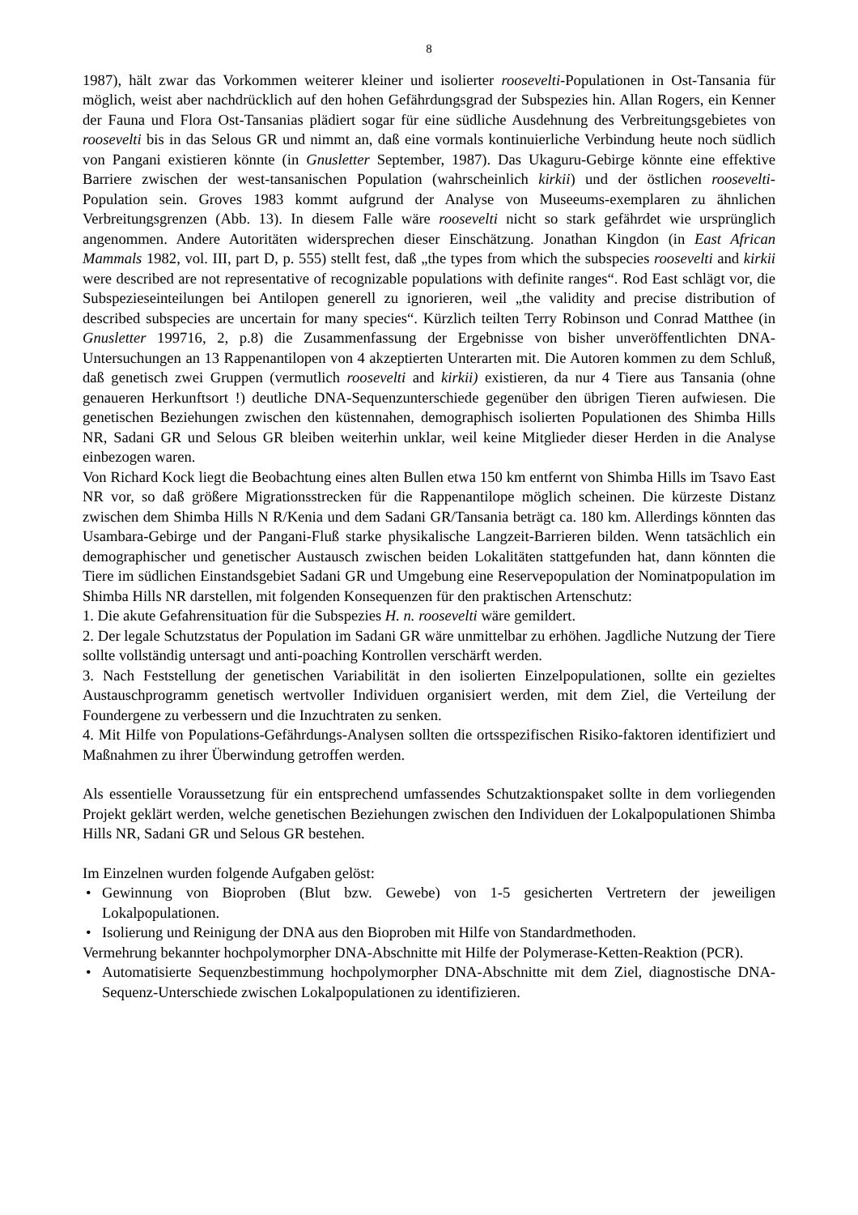8
1987), hält zwar das Vorkommen weiterer kleiner und isolierter roosevelti-Populationen in Ost-Tansania für möglich, weist aber nachdrücklich auf den hohen Gefährdungsgrad der Subspezies hin. Allan Rogers, ein Kenner der Fauna und Flora Ost-Tansanias plädiert sogar für eine südliche Ausdehnung des Verbreitungsgebietes von roosevelti bis in das Selous GR und nimmt an, daß eine vormals kontinuierliche Verbindung heute noch südlich von Pangani existieren könnte (in Gnusletter September, 1987). Das Ukaguru-Gebirge könnte eine effektive Barriere zwischen der west-tansanischen Population (wahrscheinlich kirkii) und der östlichen roosevelti-Population sein. Groves 1983 kommt aufgrund der Analyse von Museeums-exemplaren zu ähnlichen Verbreitungsgrenzen (Abb. 13). In diesem Falle wäre roosevelti nicht so stark gefährdet wie ursprünglich angenommen. Andere Autoritäten widersprechen dieser Einschätzung. Jonathan Kingdon (in East African Mammals 1982, vol. III, part D, p. 555) stellt fest, daß „the types from which the subspecies roosevelti and kirkii were described are not representative of recognizable populations with definite ranges“. Rod East schlägt vor, die Subspezieseinteilungen bei Antilopen generell zu ignorieren, weil „the validity and precise distribution of described subspecies are uncertain for many species“. Kürzlich teilten Terry Robinson und Conrad Matthee (in Gnusletter 199716, 2, p.8) die Zusammenfassung der Ergebnisse von bisher unveröffentlichten DNA-Untersuchungen an 13 Rappenantilopen von 4 akzeptierten Unterarten mit. Die Autoren kommen zu dem Schluß, daß genetisch zwei Gruppen (vermutlich roosevelti and kirkii) existieren, da nur 4 Tiere aus Tansania (ohne genaueren Herkunftsort !) deutliche DNA-Sequenzunterschiede gegenüber den übrigen Tieren aufwiesen. Die genetischen Beziehungen zwischen den küstennahen, demographisch isolierten Populationen des Shimba Hills NR, Sadani GR und Selous GR bleiben weiterhin unklar, weil keine Mitglieder dieser Herden in die Analyse einbezogen waren.
Von Richard Kock liegt die Beobachtung eines alten Bullen etwa 150 km entfernt von Shimba Hills im Tsavo East NR vor, so daß größere Migrationsstrecken für die Rappenantilope möglich scheinen. Die kürzeste Distanz zwischen dem Shimba Hills N R/Kenia und dem Sadani GR/Tansania beträgt ca. 180 km. Allerdings könnten das Usambara-Gebirge und der Pangani-Fluß starke physikalische Langzeit-Barrieren bilden. Wenn tatsächlich ein demographischer und genetischer Austausch zwischen beiden Lokalitäten stattgefunden hat, dann könnten die Tiere im südlichen Einstandsgebiet Sadani GR und Umgebung eine Reservepopulation der Nominatpopulation im Shimba Hills NR darstellen, mit folgenden Konsequenzen für den praktischen Artenschutz:
1. Die akute Gefahrensituation für die Subspezies H. n. roosevelti wäre gemildert.
2. Der legale Schutzstatus der Population im Sadani GR wäre unmittelbar zu erhöhen. Jagdliche Nutzung der Tiere sollte vollständig untersagt und anti-poaching Kontrollen verschärft werden.
3. Nach Feststellung der genetischen Variabilität in den isolierten Einzelpopulationen, sollte ein gezieltes Austauschprogramm genetisch wertvoller Individuen organisiert werden, mit dem Ziel, die Verteilung der Foundergene zu verbessern und die Inzuchtraten zu senken.
4. Mit Hilfe von Populations-Gefährdungs-Analysen sollten die ortsspezifischen Risiko-faktoren identifiziert und Maßnahmen zu ihrer Überwindung getroffen werden.
Als essentielle Voraussetzung für ein entsprechend umfassendes Schutzaktionspaket sollte in dem vorliegenden Projekt geklärt werden, welche genetischen Beziehungen zwischen den Individuen der Lokalpopulationen Shimba Hills NR, Sadani GR und Selous GR bestehen.
Im Einzelnen wurden folgende Aufgaben gelöst:
• Gewinnung von Bioproben (Blut bzw. Gewebe) von 1-5 gesicherten Vertretern der jeweiligen Lokalpopulationen.
• Isolierung und Reinigung der DNA aus den Bioproben mit Hilfe von Standardmethoden.
Vermehrung bekannter hochpolymorpher DNA-Abschnitte mit Hilfe der Polymerase-Ketten-Reaktion (PCR).
• Automatisierte Sequenzbestimmung hochpolymorpher DNA-Abschnitte mit dem Ziel, diagnostische DNA-Sequenz-Unterschiede zwischen Lokalpopulationen zu identifizieren.